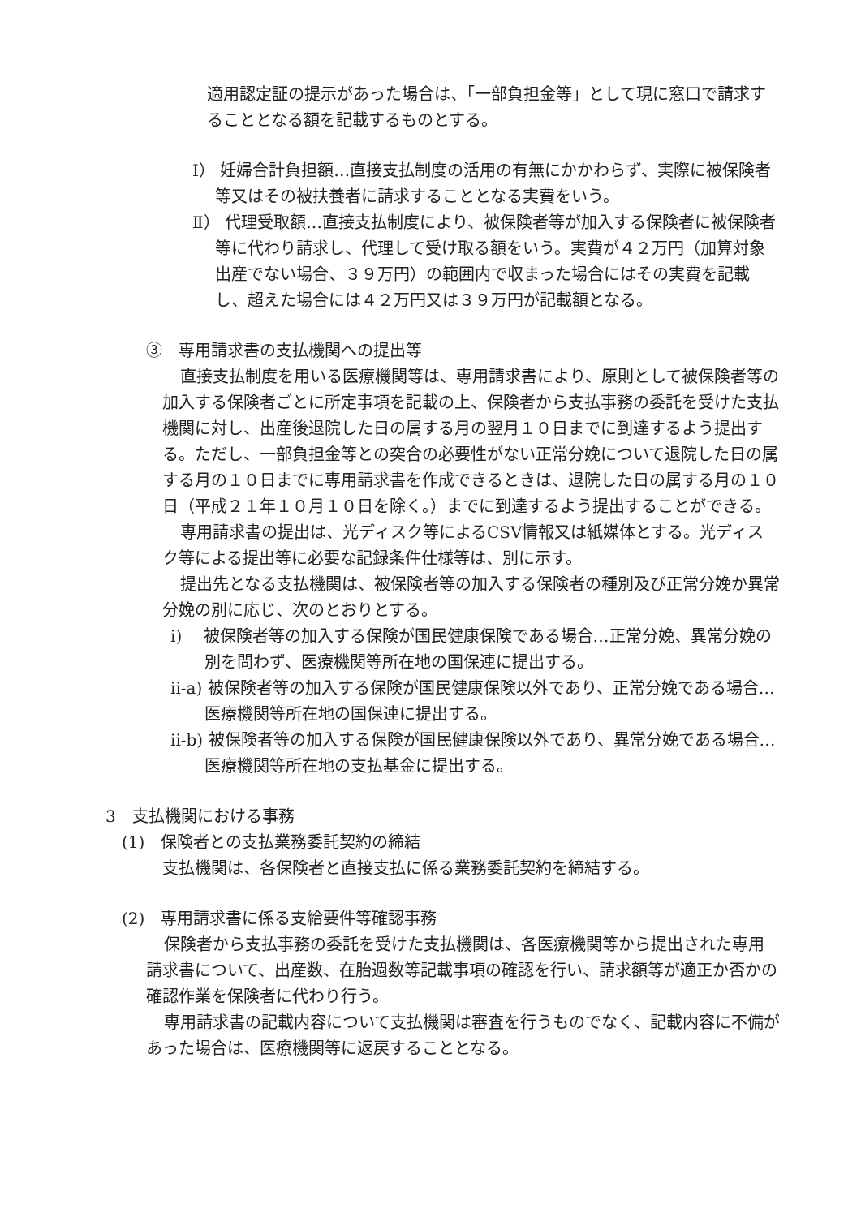適用認定証の提示があった場合は、「一部負担金等」として現に窓口で請求することとなる額を記載するものとする。
Ⅰ） 妊婦合計負担額…直接支払制度の活用の有無にかかわらず、実際に被保険者等又はその被扶養者に請求することとなる実費をいう。
Ⅱ） 代理受取額…直接支払制度により、被保険者等が加入する保険者に被保険者等に代わり請求し、代理して受け取る額をいう。実費が４２万円（加算対象出産でない場合、３９万円）の範囲内で収まった場合にはその実費を記載し、超えた場合には４２万円又は３９万円が記載額となる。
③　専用請求書の支払機関への提出等
直接支払制度を用いる医療機関等は、専用請求書により、原則として被保険者等の加入する保険者ごとに所定事項を記載の上、保険者から支払事務の委託を受けた支払機関に対し、出産後退院した日の属する月の翌月１０日までに到達するよう提出する。ただし、一部負担金等との突合の必要性がない正常分娩について退院した日の属する月の１０日までに専用請求書を作成できるときは、退院した日の属する月の１０日（平成２１年１０月１０日を除く。）までに到達するよう提出することができる。
専用請求書の提出は、光ディスク等によるCSV情報又は紙媒体とする。光ディスク等による提出等に必要な記録条件仕様等は、別に示す。
提出先となる支払機関は、被保険者等の加入する保険者の種別及び正常分娩か異常分娩の別に応じ、次のとおりとする。
i)　 被保険者等の加入する保険が国民健康保険である場合…正常分娩、異常分娩の別を問わず、医療機関等所在地の国保連に提出する。
ii-a) 被保険者等の加入する保険が国民健康保険以外であり、正常分娩である場合…医療機関等所在地の国保連に提出する。
ii-b) 被保険者等の加入する保険が国民健康保険以外であり、異常分娩である場合…医療機関等所在地の支払基金に提出する。
3　支払機関における事務
(1)　保険者との支払業務委託契約の締結
支払機関は、各保険者と直接支払に係る業務委託契約を締結する。
(2)　専用請求書に係る支給要件等確認事務
保険者から支払事務の委託を受けた支払機関は、各医療機関等から提出された専用請求書について、出産数、在胎週数等記載事項の確認を行い、請求額等が適正か否かの確認作業を保険者に代わり行う。
専用請求書の記載内容について支払機関は審査を行うものでなく、記載内容に不備があった場合は、医療機関等に返戻することとなる。